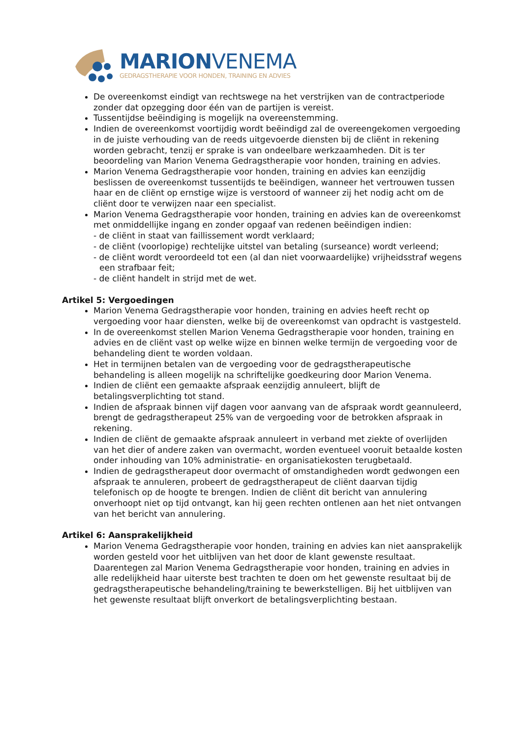MARIONVENEMA
GEDRAGSTHERAPIE VOOR HONDEN, TRAINING EN ADVIES
De overeenkomst eindigt van rechtswege na het verstrijken van de contractperiode zonder dat opzegging door één van de partijen is vereist.
Tussentijdse beëindiging is mogelijk na overeenstemming.
Indien de overeenkomst voortijdig wordt beëindigd zal de overeengekomen vergoeding in de juiste verhouding van de reeds uitgevoerde diensten bij de cliënt in rekening worden gebracht, tenzij er sprake is van ondeelbare werkzaamheden. Dit is ter beoordeling van Marion Venema Gedragstherapie voor honden, training en advies.
Marion Venema Gedragstherapie voor honden, training en advies kan eenzijdig beslissen de overeenkomst tussentijds te beëindigen, wanneer het vertrouwen tussen haar en de cliënt op ernstige wijze is verstoord of wanneer zij het nodig acht om de cliënt door te verwijzen naar een specialist.
Marion Venema Gedragstherapie voor honden, training en advies kan de overeenkomst met onmiddellijke ingang en zonder opgaaf van redenen beëindigen indien:
- de cliënt in staat van faillissement wordt verklaard;
- de cliënt (voorlopige) rechtelijke uitstel van betaling (surseance) wordt verleend;
- de cliënt wordt veroordeeld tot een (al dan niet voorwaardelijke) vrijheidsstraf wegens een strafbaar feit;
- de cliënt handelt in strijd met de wet.
Artikel 5: Vergoedingen
Marion Venema Gedragstherapie voor honden, training en advies heeft recht op vergoeding voor haar diensten, welke bij de overeenkomst van opdracht is vastgesteld.
In de overeenkomst stellen Marion Venema Gedragstherapie voor honden, training en advies en de cliënt vast op welke wijze en binnen welke termijn de vergoeding voor de behandeling dient te worden voldaan.
Het in termijnen betalen van de vergoeding voor de gedragstherapeutische behandeling is alleen mogelijk na schriftelijke goedkeuring door Marion Venema.
Indien de cliënt een gemaakte afspraak eenzijdig annuleert, blijft de betalingsverplichting tot stand.
Indien de afspraak binnen vijf dagen voor aanvang van de afspraak wordt geannuleerd, brengt de gedragstherapeut 25% van de vergoeding voor de betrokken afspraak in rekening.
Indien de cliënt de gemaakte afspraak annuleert in verband met ziekte of overlijden van het dier of andere zaken van overmacht, worden eventueel vooruit betaalde kosten onder inhouding van 10% administratie- en organisatiekosten terugbetaald.
Indien de gedragstherapeut door overmacht of omstandigheden wordt gedwongen een afspraak te annuleren, probeert de gedragstherapeut de cliënt daarvan tijdig telefonisch op de hoogte te brengen. Indien de cliënt dit bericht van annulering onverhoopt niet op tijd ontvangt, kan hij geen rechten ontlenen aan het niet ontvangen van het bericht van annulering.
Artikel 6: Aansprakelijkheid
Marion Venema Gedragstherapie voor honden, training en advies kan niet aansprakelijk worden gesteld voor het uitblijven van het door de klant gewenste resultaat. Daarentegen zal Marion Venema Gedragstherapie voor honden, training en advies in alle redelijkheid haar uiterste best trachten te doen om het gewenste resultaat bij de gedragstherapeutische behandeling/training te bewerkstelligen. Bij het uitblijven van het gewenste resultaat blijft onverkort de betalingsverplichting bestaan.